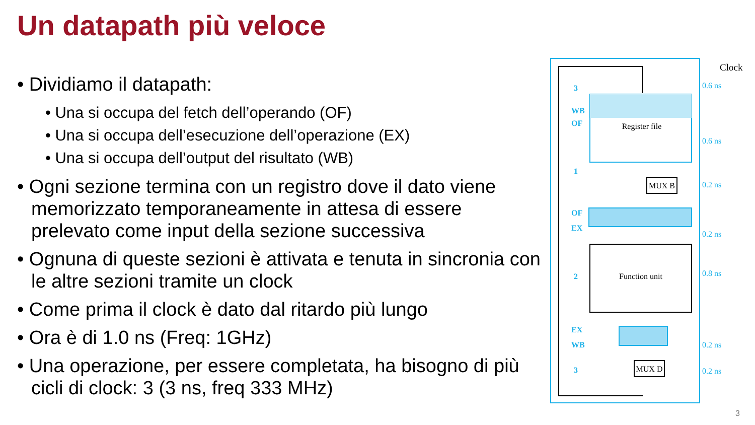Un datapath più veloce
• Dividiamo il datapath:
• Una si occupa del fetch dell’operando (OF)
• Una si occupa dell’esecuzione dell’operazione (EX)
• Una si occupa dell’output del risultato (WB)
• Ogni sezione termina con un registro dove il dato viene memorizzato temporaneamente in attesa di essere prelevato come input della sezione successiva
• Ognuna di queste sezioni è attivata e tenuta in sincronia con le altre sezioni tramite un clock
• Come prima il clock è dato dal ritardo più lungo
• Ora è di 1.0 ns (Freq: 1GHz)
• Una operazione, per essere completata, ha bisogno di più cicli di clock: 3 (3 ns, freq 333 MHz)
Register file
MUX B
Function unit
MUX D
Clock
3
WB
OF
1
OF
EX
2
EX
WB
3
0.6 ns
0.6 ns
0.2 ns
0.2 ns
0.8 ns
0.2 ns
0.2 ns
3